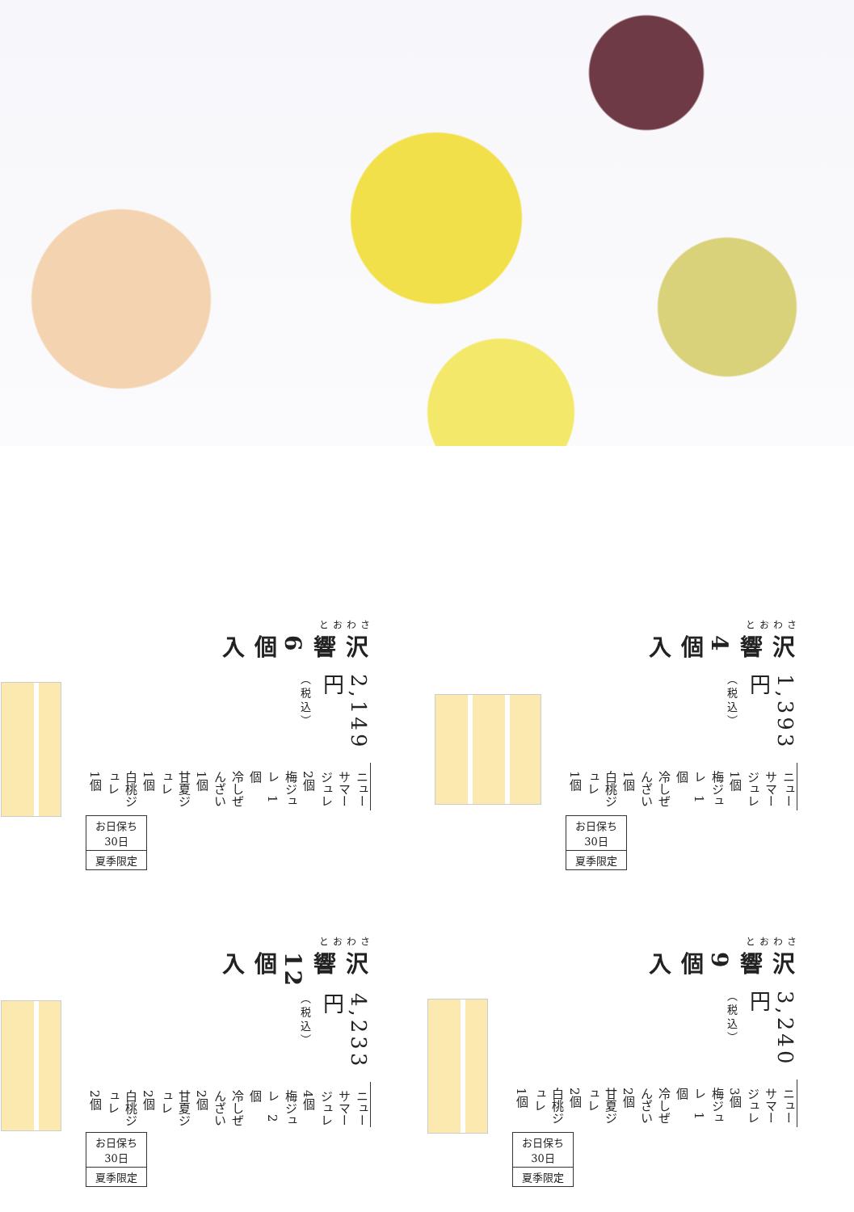さわおと
沢響4個入
1,393円（税込）
ニューサマージュレ　1個
梅ジュレ　1個
冷しぜんざい　1個
白桃ジュレ　1個
お日保ち
30日
夏季限定
さわおと
沢響6個入
2,149円（税込）
ニューサマージュレ　2個
梅ジュレ　1個
冷しぜんざい　1個
甘夏ジュレ　1個
白桃ジュレ　1個
お日保ち
30日
夏季限定
さわおと
沢響9個入
3,240円（税込）
ニューサマージュレ　3個
梅ジュレ　1個
冷しぜんざい　2個
甘夏ジュレ　2個
白桃ジュレ　1個
お日保ち
30日
夏季限定
さわおと
沢響12個入
4,233円（税込）
ニューサマージュレ　4個
梅ジュレ　2個
冷しぜんざい　2個
甘夏ジュレ　2個
白桃ジュレ　2個
お日保ち
30日
夏季限定